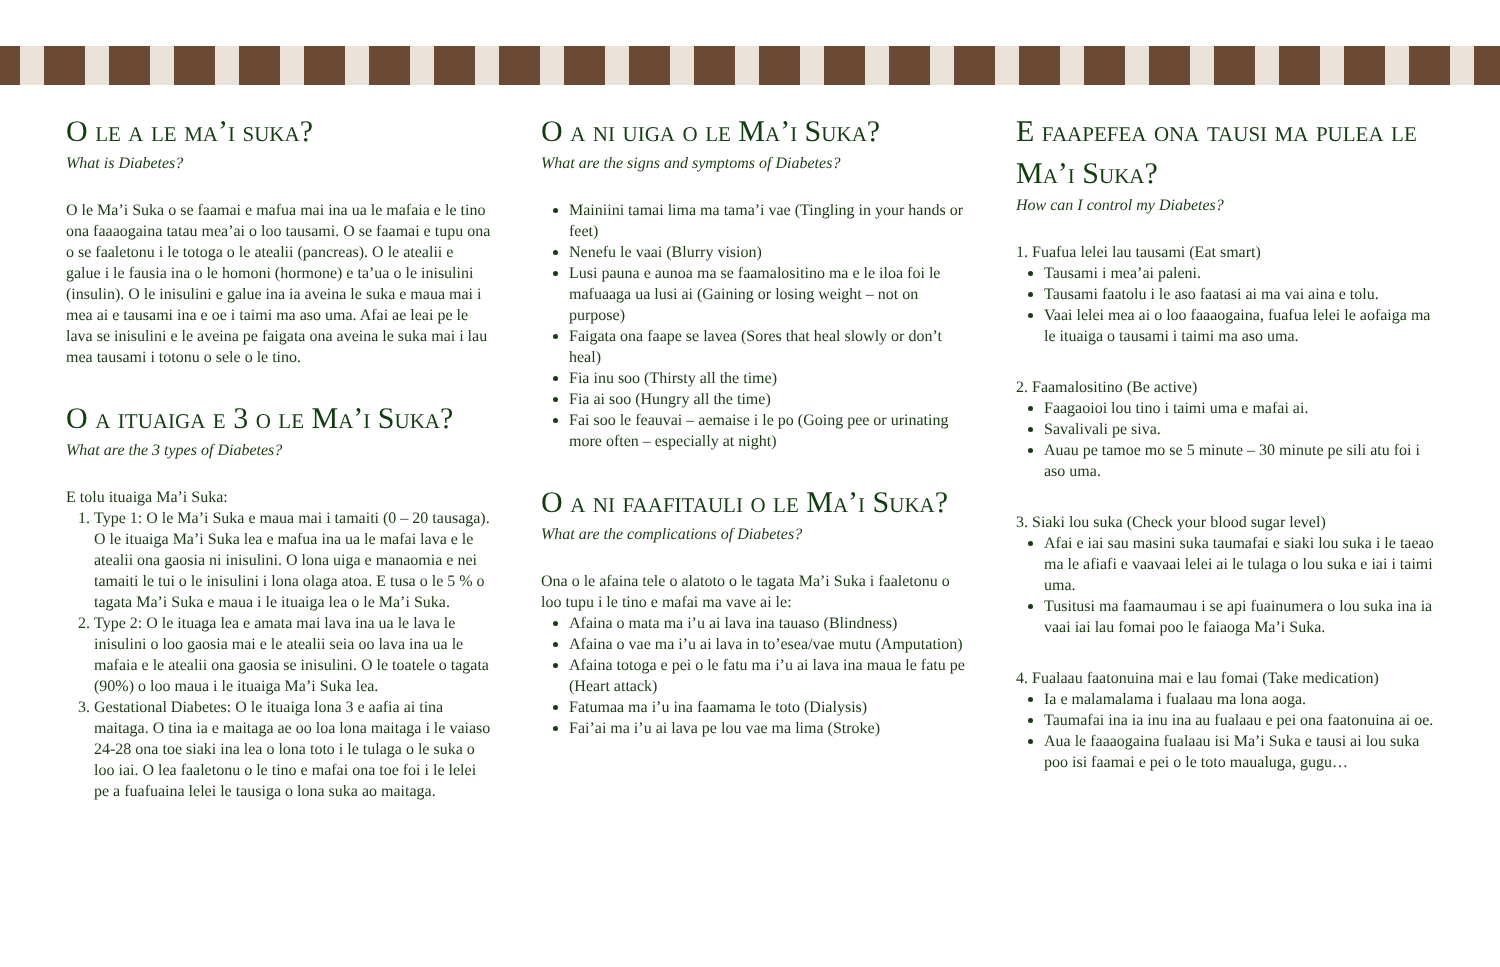O le a le ma’i suka?
What is Diabetes?
O le Ma’i Suka o se faamai e mafua mai ina ua le mafaia e le tino ona faaaogaina tatau mea’ai o loo tausami. O se faamai e tupu ona o se faaletonu i le totoga o le atealii (pancreas). O le atealii e galue i le fausia ina o le homoni (hormone) e ta’ua o le inisulini (insulin). O le inisulini e galue ina ia aveina le suka e maua mai i mea ai e tausami ina e oe i taimi ma aso uma. Afai ae leai pe le lava se inisulini e le aveina pe faigata ona aveina le suka mai i lau mea tausami i totonu o sele o le tino.
O a ituaiga e 3 o le Ma’i Suka?
What are the 3 types of Diabetes?
E tolu ituaiga Ma’i Suka:
1. Type 1: O le Ma’i Suka e maua mai i tamaiti (0 – 20 tausaga). O le ituaiga Ma’i Suka lea e mafua ina ua le mafai lava e le atealii ona gaosia ni inisulini. O lona uiga e manaomia e nei tamaiti le tui o le inisulini i lona olaga atoa. E tusa o le 5 % o tagata Ma’i Suka e maua i le ituaiga lea o le Ma’i Suka.
2. Type 2: O le ituaga lea e amata mai lava ina ua le lava le inisulini o loo gaosia mai e le atealii seia oo lava ina ua le mafaia e le atealii ona gaosia se inisulini. O le toatele o tagata (90%) o loo maua i le ituaiga Ma’i Suka lea.
3. Gestational Diabetes: O le ituaiga lona 3 e aafia ai tina maitaga. O tina ia e maitaga ae oo loa lona maitaga i le vaiaso 24-28 ona toe siaki ina lea o lona toto i le tulaga o le suka o loo iai. O lea faaletonu o le tino e mafai ona toe foi i le lelei pe a fuafuaina lelei le tausiga o lona suka ao maitaga.
O a ni uiga o le Ma’i Suka?
What are the signs and symptoms of Diabetes?
Mainiini tamai lima ma tama’i vae (Tingling in your hands or feet)
Nenefu le vaai (Blurry vision)
Lusi pauna e aunoa ma se faamalositino ma e le iloa foi le mafuaaga ua lusi ai (Gaining or losing weight – not on purpose)
Faigata ona faape se lavea (Sores that heal slowly or don’t heal)
Fia inu soo (Thirsty all the time)
Fia ai soo (Hungry all the time)
Fai soo le feauvai – aemaise i le po (Going pee or urinating more often – especially at night)
O a ni faafitauli o le Ma’i Suka?
What are the complications of Diabetes?
Ona o le afaina tele o alatoto o le tagata Ma’i Suka i faaletonu o loo tupu i le tino e mafai ma vave ai le:
Afaina o mata ma i’u ai lava ina tauaso (Blindness)
Afaina o vae ma i’u ai lava in to’esea/vae mutu (Amputation)
Afaina totoga e pei o le fatu ma i’u ai lava ina maua le fatu pe (Heart attack)
Fatumaa ma i’u ina faamama le toto (Dialysis)
Fai’ai ma i’u ai lava pe lou vae ma lima (Stroke)
E faapefea ona tausi ma pulea le Ma’i Suka?
How can I control my Diabetes?
1. Fuafua lelei lau tausami (Eat smart)
Tausami i mea’ai paleni.
Tausami faatolu i le aso faatasi ai ma vai aina e tolu.
Vaai lelei mea ai o loo faaaogaina, fuafua lelei le aofaiga ma le ituaiga o tausami i taimi ma aso uma.
2. Faamalositino (Be active)
Faagaoioi lou tino i taimi uma e mafai ai.
Savalivali pe siva.
Auau pe tamoe mo se 5 minute – 30 minute pe sili atu foi i aso uma.
3. Siaki lou suka (Check your blood sugar level)
Afai e iai sau masini suka taumafai e siaki lou suka i le taeao ma le afiafi e vaavaai lelei ai le tulaga o lou suka e iai i taimi uma.
Tusitusi ma faamaumau i se api fuainumera o lou suka ina ia vaai iai lau fomai poo le faiaoga Ma’i Suka.
4. Fualaau faatonuina mai e lau fomai (Take medication)
Ia e malamalama i fualaau ma lona aoga.
Taumafai ina ia inu ina au fualaau e pei ona faatonuina ai oe.
Aua le faaaogaina fualaau isi Ma’i Suka e tausi ai lou suka poo isi faamai e pei o le toto maualuga, gugu…